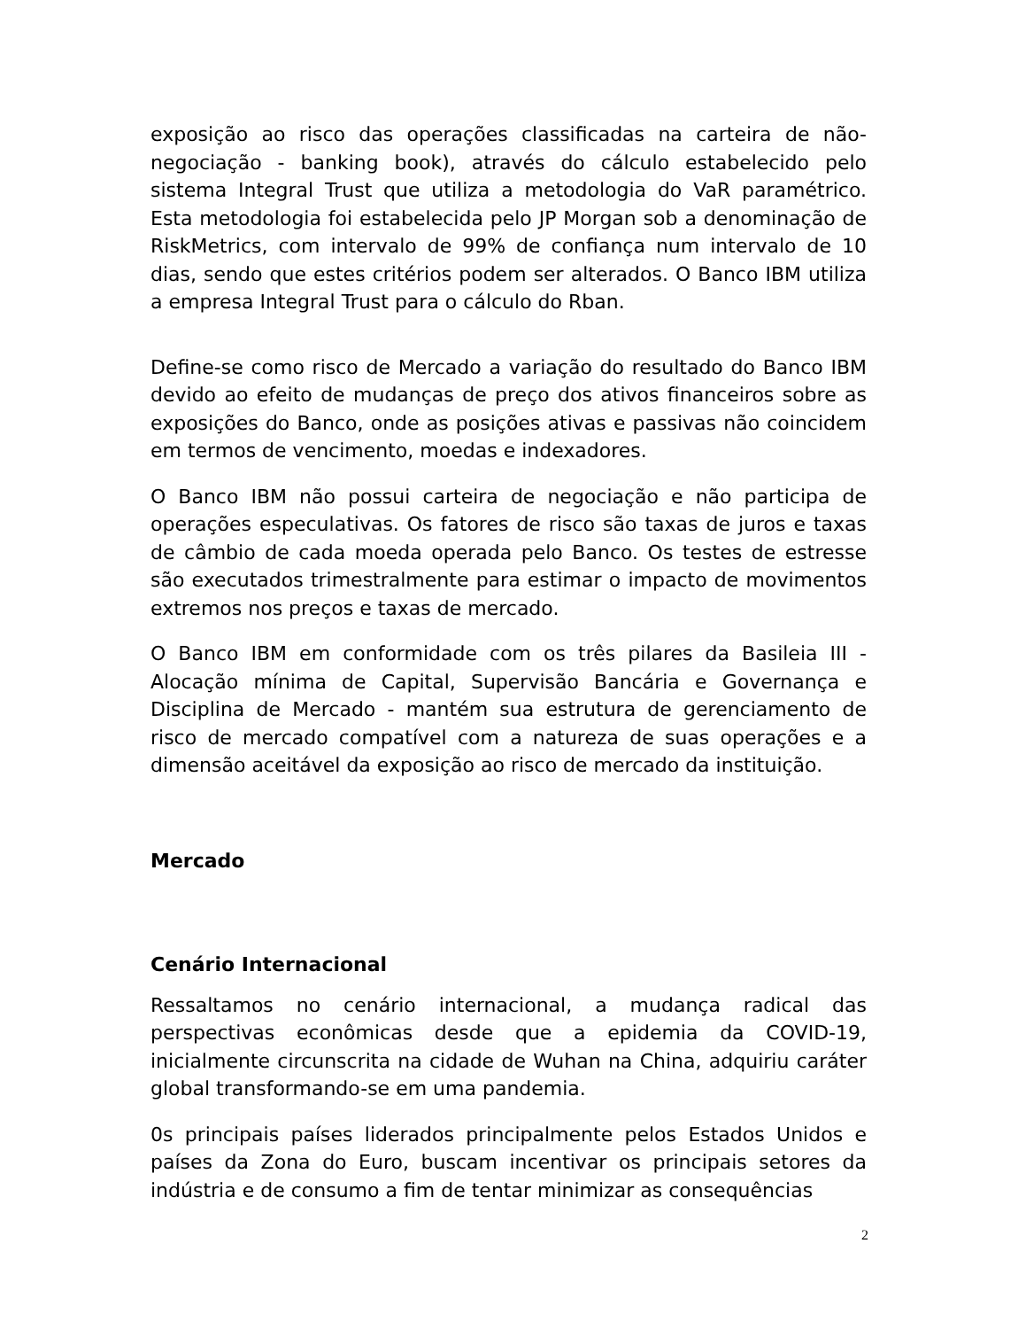exposição ao risco das operações classificadas na carteira de não-negociação - banking book), através do cálculo estabelecido pelo sistema Integral Trust que utiliza a metodologia do VaR paramétrico. Esta metodologia foi estabelecida pelo JP Morgan sob a denominação de RiskMetrics, com intervalo de 99% de confiança num intervalo de 10 dias, sendo que estes critérios podem ser alterados. O Banco IBM utiliza a empresa Integral Trust para o cálculo do Rban.
Define-se como risco de Mercado a variação do resultado do Banco IBM devido ao efeito de mudanças de preço dos ativos financeiros sobre as exposições do Banco, onde as posições ativas e passivas não coincidem em termos de vencimento, moedas e indexadores.
O Banco IBM não possui carteira de negociação e não participa de operações especulativas. Os fatores de risco são taxas de juros e taxas de câmbio de cada moeda operada pelo Banco. Os testes de estresse são executados trimestralmente para estimar o impacto de movimentos extremos nos preços e taxas de mercado.
O Banco IBM em conformidade com os três pilares da Basileia III - Alocação mínima de Capital, Supervisão Bancária e Governança e Disciplina de Mercado - mantém sua estrutura de gerenciamento de risco de mercado compatível com a natureza de suas operações e a dimensão aceitável da exposição ao risco de mercado da instituição.
Mercado
Cenário Internacional
Ressaltamos no cenário internacional, a mudança radical das perspectivas econômicas desde que a epidemia da COVID-19, inicialmente circunscrita na cidade de Wuhan na China, adquiriu caráter global transformando-se em uma pandemia.
0s principais países liderados principalmente pelos Estados Unidos e países da Zona do Euro, buscam incentivar os principais setores da indústria e de consumo a fim de tentar minimizar as consequências
2